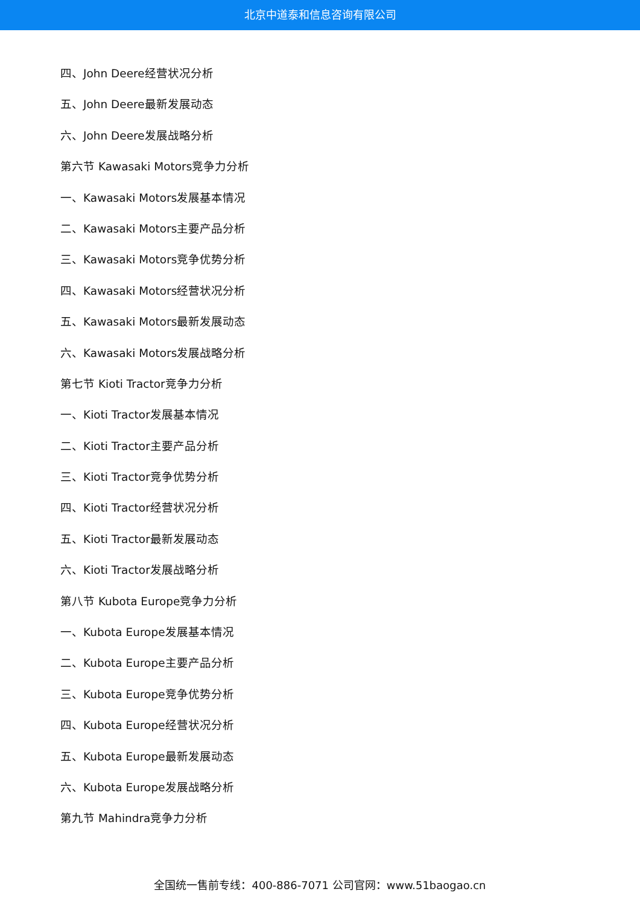北京中道泰和信息咨询有限公司
四、John Deere经营状况分析
五、John Deere最新发展动态
六、John Deere发展战略分析
第六节 Kawasaki Motors竞争力分析
一、Kawasaki Motors发展基本情况
二、Kawasaki Motors主要产品分析
三、Kawasaki Motors竞争优势分析
四、Kawasaki Motors经营状况分析
五、Kawasaki Motors最新发展动态
六、Kawasaki Motors发展战略分析
第七节 Kioti Tractor竞争力分析
一、Kioti Tractor发展基本情况
二、Kioti Tractor主要产品分析
三、Kioti Tractor竞争优势分析
四、Kioti Tractor经营状况分析
五、Kioti Tractor最新发展动态
六、Kioti Tractor发展战略分析
第八节 Kubota Europe竞争力分析
一、Kubota Europe发展基本情况
二、Kubota Europe主要产品分析
三、Kubota Europe竞争优势分析
四、Kubota Europe经营状况分析
五、Kubota Europe最新发展动态
六、Kubota Europe发展战略分析
第九节 Mahindra竞争力分析
全国统一售前专线：400-886-7071 公司官网：www.51baogao.cn